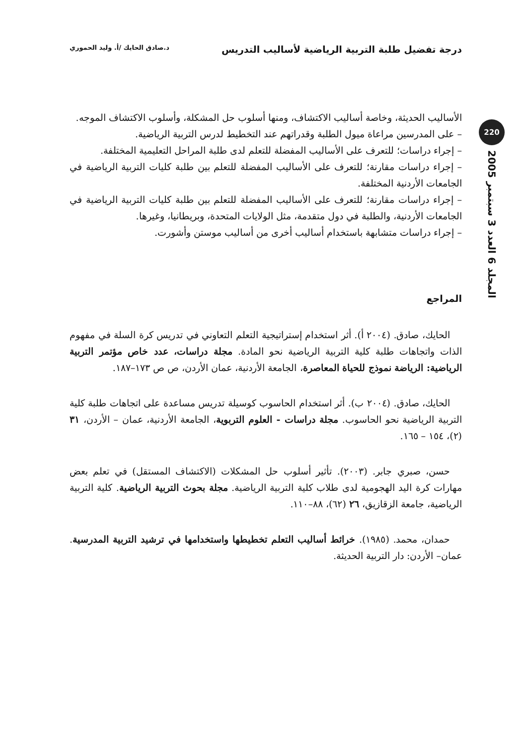درجة تفضيل طلبة التربية الرياضية لأساليب التدريس د.صادق الحايك /أ. وليد الحموري
220
المجلد 6 العدد 3 سبتمبر 2005
الأساليب الحديثة، وخاصة أساليب الاكتشاف، ومنها أسلوب حل المشكلة، وأسلوب الاكتشاف الموجه.
– على المدرسين مراعاة ميول الطلبة وقدراتهم عند التخطيط لدرس التربية الرياضية.
– إجراء دراسات؛ للتعرف على الأساليب المفضلة للتعلم لدى طلبة المراحل التعليمية المختلفة.
– إجراء دراسات مقارنة؛ للتعرف على الأساليب المفضلة للتعلم بين طلبة كليات التربية الرياضية في الجامعات الأردنية المختلفة.
– إجراء دراسات مقارنة؛ للتعرف على الأساليب المفضلة للتعلم بين طلبة كليات التربية الرياضية في الجامعات الأردنية، والطلبة في دول متقدمة، مثل الولايات المتحدة، وبريطانيا، وغيرها.
– إجراء دراسات متشابهة باستخدام أساليب أخرى من أساليب موستن وأشورت.
المراجع
الحايك، صادق. (٢٠٠٤ أ). أثر استخدام إستراتيجية التعلم التعاوني في تدريس كرة السلة في مفهوم الذات واتجاهات طلبة كلية التربية الرياضية نحو المادة. مجلة دراسات، عدد خاص مؤتمر التربية الرياضية: الرياضة نموذج للحياة المعاصرة، الجامعة الأردنية، عمان الأردن، ص ص ١٧٣–١٨٧.
الحايك، صادق. (٢٠٠٤ ب). أثر استخدام الحاسوب كوسيلة تدريس مساعدة على اتجاهات طلبة كلية التربية الرياضية نحو الحاسوب. مجلة دراسات - العلوم التربوية، الجامعة الأردنية، عمان – الأردن، ٣١ (٢)، ١٥٤ – ١٦٥.
حسن، صبري جابر. (٢٠٠٣). تأثير أسلوب حل المشكلات (الاكتشاف المستقل) في تعلم بعض مهارات كرة اليد الهجومية لدى طلاب كلية التربية الرياضية. مجلة بحوث التربية الرياضية. كلية التربية الرياضية، جامعة الزقازيق، ٢٦ (٦٢)، ٨٨–١١٠.
حمدان، محمد. (١٩٨٥). خرائط أساليب التعلم تخطيطها واستخدامها في ترشيد التربية المدرسية. عمان– الأردن: دار التربية الحديثة.